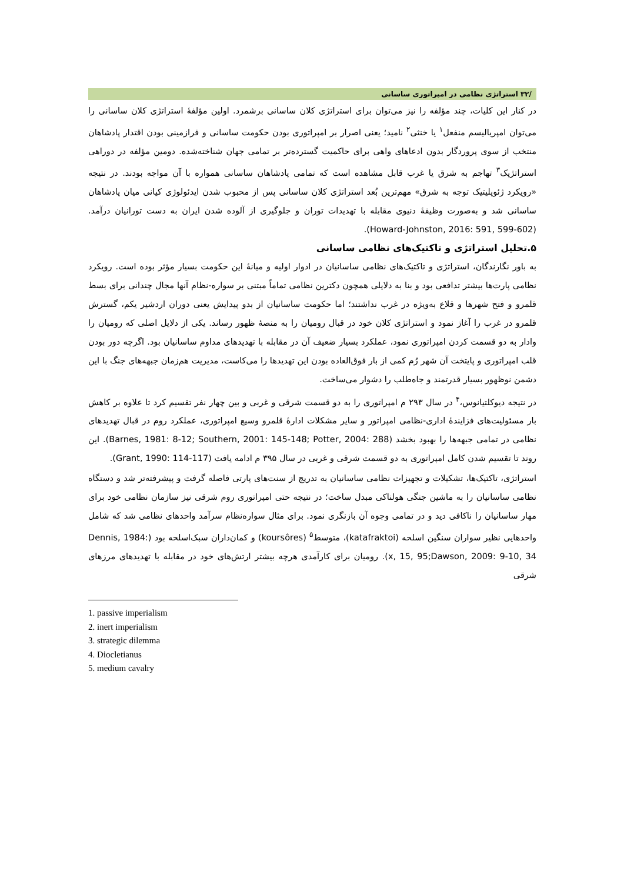/۳۲ استراتژی نظامی در امپراتوری ساسانی
در کنار این کلیات، چند مؤلفه را نیز می‌توان برای استراتژی کلان ساسانی برشمرد. اولین مؤلفهٔ استراتژی کلان ساسانی را می‌توان امپریالیسم منفعل<sup>۱</sup> یا خنثی<sup>۲</sup> نامید؛ یعنی اصرار بر امپراتوری بودن حکومت ساسانی و فرازمینی بودن اقتدار پادشاهان منتخب از سوی پروردگار بدون ادعاهای واهی برای حاکمیت گسترده‌تر بر تمامی جهان شناخته‌شده. دومین مؤلفه در دوراهی استراتژیک<sup>۳</sup> تهاجم به شرق یا غرب قابل مشاهده است که تمامی پادشاهان ساسانی همواره با آن مواجه بودند. در نتیجه «رویکرد ژئوپلیتیک توجه به شرق» مهم‌ترین بُعد استراتژی کلان ساسانی پس از محبوب شدن ایدئولوژی کیانی میان پادشاهان ساسانی شد و به‌صورت وظیفهٔ دنیوی مقابله با تهدیدات توران و جلوگیری از آلوده شدن ایران به دست تورانیان درآمد. (Howard-Johnston, 2016: 591, 599-602).
۵.تحلیل استراتژی و تاکتیک‌های نظامی ساسانی
به باور نگارندگان، استراتژی و تاکتیک‌های نظامی ساسانیان در ادوار اولیه و میانهٔ این حکومت بسیار مؤثر بوده است. رویکرد نظامی پارت‌ها بیشتر تدافعی بود و بنا به دلایلی همچون دکترین نظامی تماماً مبتنی بر سواره-نظام آنها مجال چندانی برای بسط قلمرو و فتح شهرها و قلاع به‌ویژه در غرب نداشتند؛ اما حکومت ساسانیان از بدو پیدایش یعنی دوران اردشیر یکم، گسترش قلمرو در غرب را آغاز نمود و استراتژی کلان خود در قبال رومیان را به منصهٔ ظهور رساند. یکی از دلایل اصلی که رومیان را وادار به دو قسمت کردن امپراتوری نمود، عملکرد بسیار ضعیف آن در مقابله با تهدیدهای مداوم ساسانیان بود. اگرچه دور بودن قلب امپراتوری و پایتخت آن شهر رُم کمی از بار فوق‌العاده بودن این تهدیدها را می‌کاست، مدیریت هم‌زمان جبهه‌های جنگ با این دشمن نوظهور بسیار قدرتمند و جاه‌طلب را دشوار می‌ساخت.
در نتیجه دیوکلتیانوس،<sup>۴</sup> در سال ۲۹۳ م امپراتوری را به دو قسمت شرقی و غربی و بین چهار نفر تقسیم کرد تا علاوه بر کاهش بار مسئولیت‌های فزایندهٔ اداری-نظامی امپراتور و سایر مشکلات ادارهٔ قلمرو وسیع امپراتوری، عملکرد روم در قبال تهدیدهای نظامی در تمامی جبهه‌ها را بهبود بخشد (Barnes, 1981: 8-12; Southern, 2001: 145-148; Potter, 2004: 288). این روند تا تقسیم شدن کامل امپراتوری به دو قسمت شرقی و غربی در سال ۳۹۵ م ادامه یافت (Grant, 1990: 114-117).
استراتژی، تاکتیک‌ها، تشکیلات و تجهیزات نظامی ساسانیان به تدریج از سنت‌های پارتی فاصله گرفت و پیشرفته‌تر شد و دستگاه نظامی ساسانیان را به ماشین جنگی هولناکی مبدل ساخت؛ در نتیجه حتی امپراتوری روم شرقی نیز سازمان نظامی خود برای مهار ساسانیان را ناکافی دید و در تمامی وجوه آن بازنگری نمود. برای مثال سواره‌نظام سرآمد واحدهای نظامی شد که شامل واحدهایی نظیر سواران سنگین اسلحه (katafraktoi)، متوسط<sup>۵</sup> (koursôres) و کمان‌داران سبک‌اسلحه بود (Dennis, 1984: x, 15, 95;Dawson, 2009: 9-10, 34). رومیان برای کارآمدی هرچه بیشتر ارتش‌های خود در مقابله با تهدیدهای مرزهای شرقی
1. passive imperialism
2. inert imperialism
3. strategic dilemma
4. Diocletianus
5. medium cavalry